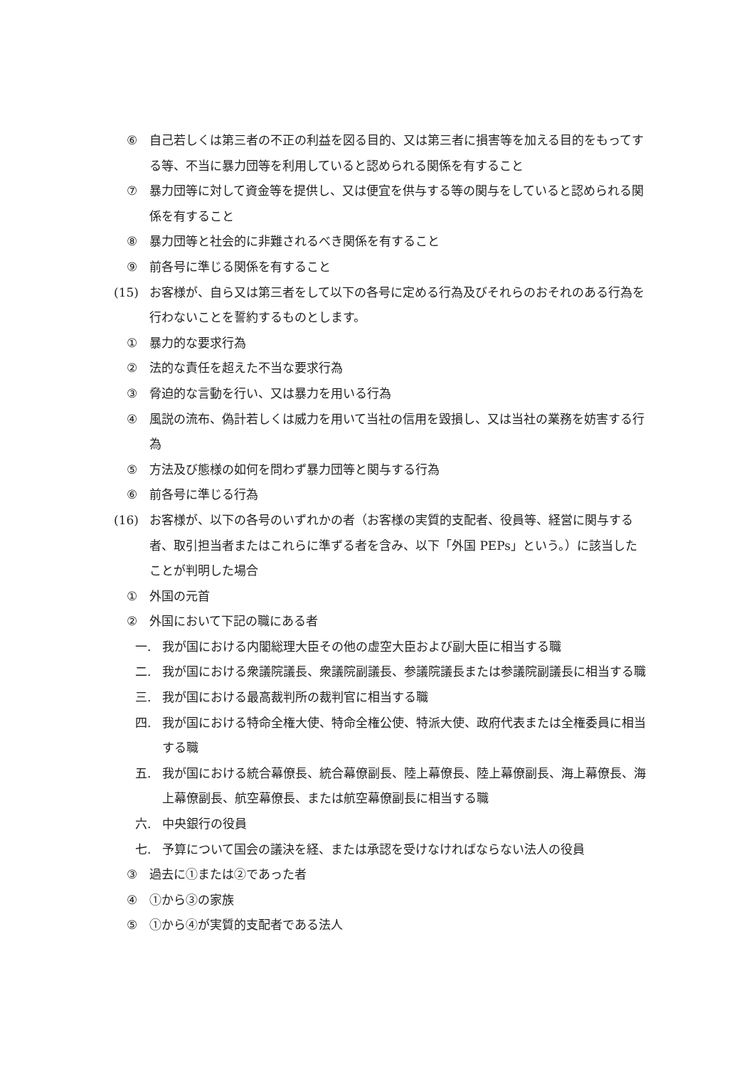⑥ 自己若しくは第三者の不正の利益を図る目的、又は第三者に損害等を加える目的をもってする等、不当に暴力団等を利用していると認められる関係を有すること
⑦ 暴力団等に対して資金等を提供し、又は便宜を供与する等の関与をしていると認められる関係を有すること
⑧ 暴力団等と社会的に非難されるべき関係を有すること
⑨ 前各号に準じる関係を有すること
(15) お客様が、自ら又は第三者をして以下の各号に定める行為及びそれらのおそれのある行為を行わないことを誓約するものとします。
① 暴力的な要求行為
② 法的な責任を超えた不当な要求行為
③ 脅迫的な言動を行い、又は暴力を用いる行為
④ 風説の流布、偽計若しくは威力を用いて当社の信用を毀損し、又は当社の業務を妨害する行為
⑤ 方法及び態様の如何を問わず暴力団等と関与する行為
⑥ 前各号に準じる行為
(16) お客様が、以下の各号のいずれかの者（お客様の実質的支配者、役員等、経営に関与する者、取引担当者またはこれらに準ずる者を含み、以下「外国 PEPs」という。）に該当したことが判明した場合
① 外国の元首
② 外国において下記の職にある者
一. 我が国における内閣総理大臣その他の虚空大臣および副大臣に相当する職
二. 我が国における衆議院議長、衆議院副議長、参議院議長または参議院副議長に相当する職
三. 我が国における最高裁判所の裁判官に相当する職
四. 我が国における特命全権大使、特命全権公使、特派大使、政府代表または全権委員に相当する職
五. 我が国における統合幕僚長、統合幕僚副長、陸上幕僚長、陸上幕僚副長、海上幕僚長、海上幕僚副長、航空幕僚長、または航空幕僚副長に相当する職
六. 中央銀行の役員
七. 予算について国会の議決を経、または承認を受けなければならない法人の役員
③ 過去に①または②であった者
④ ①から③の家族
⑤ ①から④が実質的支配者である法人